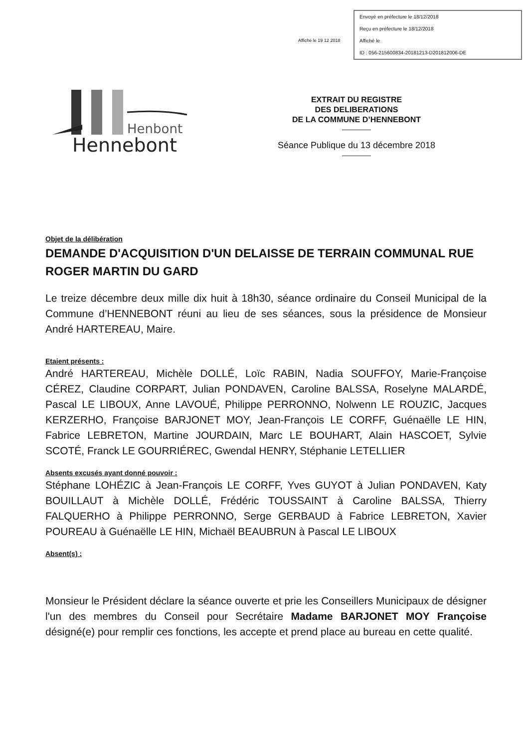Affiché le 19 12 2018
Envoyé en préfecture le 18/12/2018
Reçu en préfecture le 18/12/2018
Affiché le
ID : 056-215600834-20181213-D201812006-DE
Henbont
Hennebont
EXTRAIT DU REGISTRE
DES DELIBERATIONS
DE LA COMMUNE D’HENNEBONT
Séance Publique du 13 décembre 2018
Objet de la délibération
DEMANDE D'ACQUISITION D'UN DELAISSE DE TERRAIN COMMUNAL RUE ROGER MARTIN DU GARD
Le treize décembre deux mille dix huit à 18h30, séance ordinaire du Conseil Municipal de la Commune d’HENNEBONT réuni au lieu de ses séances, sous la présidence de Monsieur André HARTEREAU, Maire.
Etaient présents :
André HARTEREAU, Michèle DOLLÉ, Loïc RABIN, Nadia SOUFFOY, Marie-Françoise CÉREZ, Claudine CORPART, Julian PONDAVEN, Caroline BALSSA, Roselyne MALARDÉ, Pascal LE LIBOUX, Anne LAVOUÉ, Philippe PERRONNO, Nolwenn LE ROUZIC, Jacques KERZERHO, Françoise BARJONET MOY, Jean-François LE CORFF, Guénaëlle LE HIN, Fabrice LEBRETON, Martine JOURDAIN, Marc LE BOUHART, Alain HASCOET, Sylvie SCOTÉ, Franck LE GOURRIÉREC, Gwendal HENRY, Stéphanie LETELLIER
Absents excusés ayant donné pouvoir :
Stéphane LOHÉZIC à Jean-François LE CORFF, Yves GUYOT à Julian PONDAVEN, Katy BOUILLAUT à Michèle DOLLÉ, Frédéric TOUSSAINT à Caroline BALSSA, Thierry FALQUERHO à Philippe PERRONNO, Serge GERBAUD à Fabrice LEBRETON, Xavier POUREAU à Guénaëlle LE HIN, Michaël BEAUBRUN à Pascal LE LIBOUX
Absent(s) :
Monsieur le Président déclare la séance ouverte et prie les Conseillers Municipaux de désigner l'un des membres du Conseil pour Secrétaire Madame BARJONET MOY Françoise désigné(e) pour remplir ces fonctions, les accepte et prend place au bureau en cette qualité.